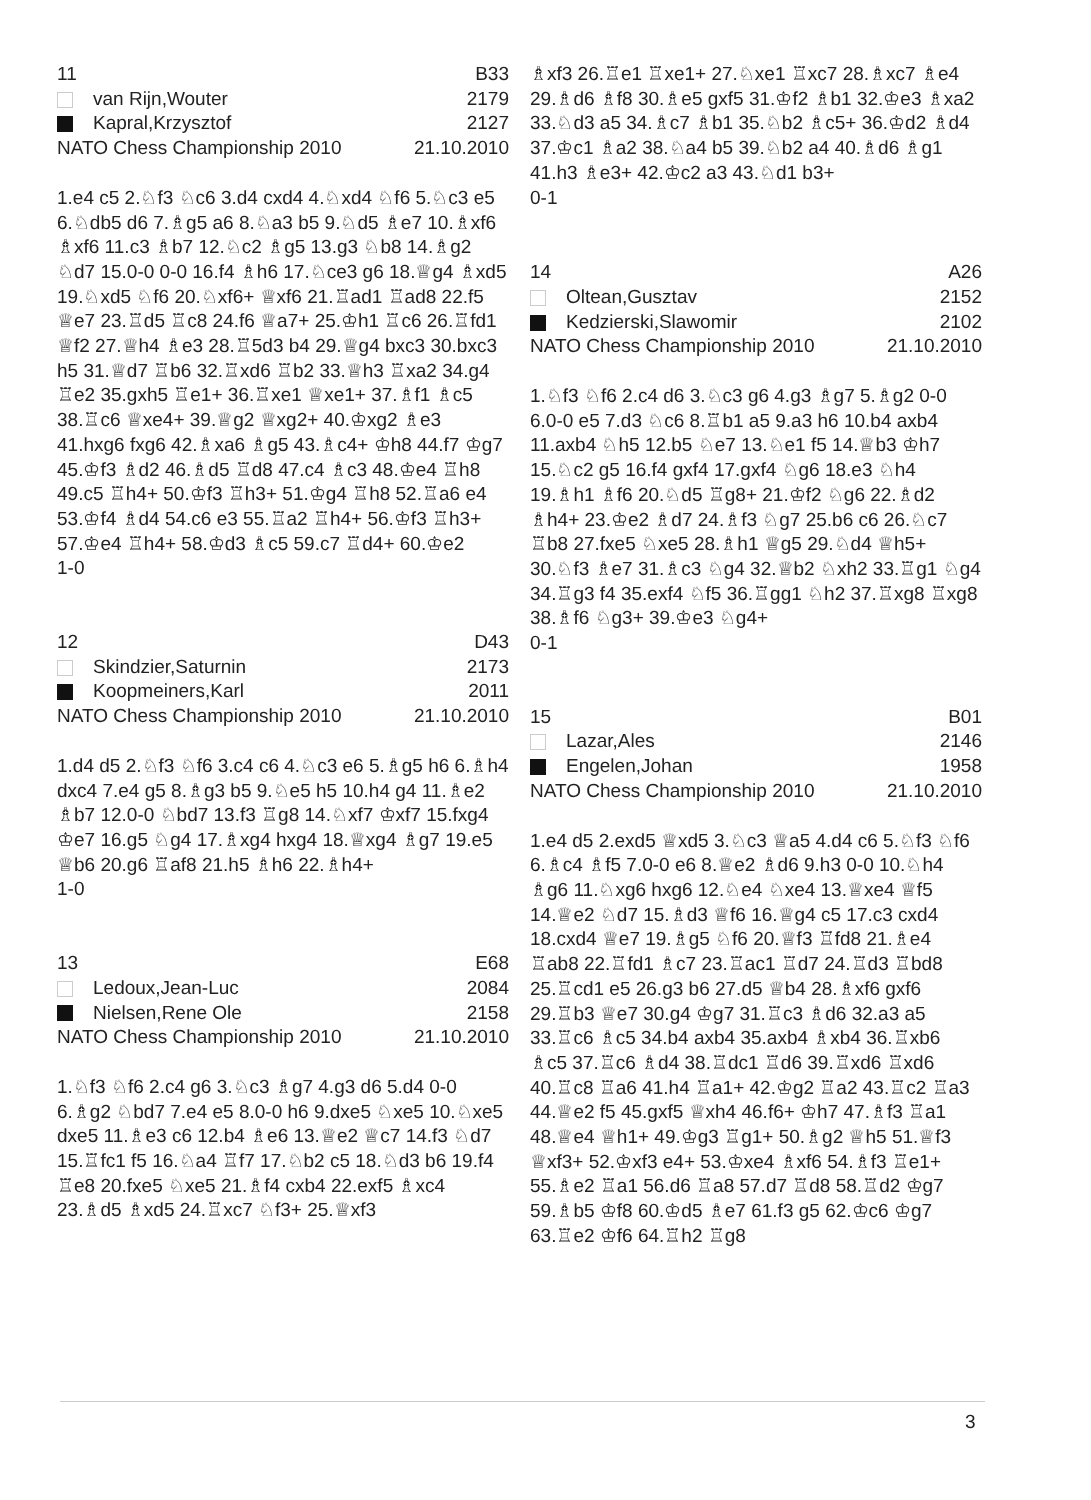11 B33
van Rijn,Wouter 2179
Kapral,Krzysztof 2127
NATO Chess Championship 2010 21.10.2010
1.e4 c5 2.♘f3 ♘c6 3.d4 cxd4 4.♘xd4 ♘f6 5.♘c3 e5 6.♘db5 d6 7.♗g5 a6 8.♘a3 b5 9.♘d5 ♗e7 10.♗xf6 ♗xf6 11.c3 ♗b7 12.♘c2 ♗g5 13.g3 ♘b8 14.♗g2 ♘d7 15.0-0 0-0 16.f4 ♗h6 17.♘ce3 g6 18.♕g4 ♗xd5 19.♘xd5 ♘f6 20.♘xf6+ ♕xf6 21.♖ad1 ♖ad8 22.f5 ♕e7 23.♖d5 ♖c8 24.f6 ♕a7+ 25.♔h1 ♖c6 26.♖fd1 ♕f2 27.♕h4 ♗e3 28.♖5d3 b4 29.♕g4 bxc3 30.bxc3 h5 31.♕d7 ♖b6 32.♖xd6 ♖b2 33.♕h3 ♖xa2 34.g4 ♖e2 35.gxh5 ♖e1+ 36.♖xe1 ♕xe1+ 37.♗f1 ♗c5 38.♖c6 ♕xe4+ 39.♕g2 ♕xg2+ 40.♔xg2 ♗e3 41.hxg6 fxg6 42.♗xa6 ♗g5 43.♗c4+ ♔h8 44.f7 ♔g7 45.♔f3 ♗d2 46.♗d5 ♖d8 47.c4 ♗c3 48.♔e4 ♖h8 49.c5 ♖h4+ 50.♔f3 ♖h3+ 51.♔g4 ♖h8 52.♖a6 e4 53.♔f4 ♗d4 54.c6 e3 55.♖a2 ♖h4+ 56.♔f3 ♖h3+ 57.♔e4 ♖h4+ 58.♔d3 ♗c5 59.c7 ♖d4+ 60.♔e2
1-0
12 D43
Skindzier,Saturnin 2173
Koopmeiners,Karl 2011
NATO Chess Championship 2010 21.10.2010
1.d4 d5 2.♘f3 ♘f6 3.c4 c6 4.♘c3 e6 5.♗g5 h6 6.♗h4 dxc4 7.e4 g5 8.♗g3 b5 9.♘e5 h5 10.h4 g4 11.♗e2 ♗b7 12.0-0 ♘bd7 13.f3 ♖g8 14.♘xf7 ♔xf7 15.fxg4 ♔e7 16.g5 ♘g4 17.♗xg4 hxg4 18.♕xg4 ♗g7 19.e5 ♕b6 20.g6 ♖af8 21.h5 ♗h6 22.♗h4+
1-0
13 E68
Ledoux,Jean-Luc 2084
Nielsen,Rene Ole 2158
NATO Chess Championship 2010 21.10.2010
1.♘f3 ♘f6 2.c4 g6 3.♘c3 ♗g7 4.g3 d6 5.d4 0-0 6.♗g2 ♘bd7 7.e4 e5 8.0-0 h6 9.dxe5 ♘xe5 10.♘xe5 dxe5 11.♗e3 c6 12.b4 ♗e6 13.♕e2 ♕c7 14.f3 ♘d7 15.♖fc1 f5 16.♘a4 ♖f7 17.♘b2 c5 18.♘d3 b6 19.f4 ♖e8 20.fxe5 ♘xe5 21.♗f4 cxb4 22.exf5 ♗xc4 23.♗d5 ♗xd5 24.♖xc7 ♘f3+ 25.♕xf3
♗xf3 26.♖e1 ♖xe1+ 27.♘xe1 ♖xc7 28.♗xc7 ♗e4 29.♗d6 ♗f8 30.♗e5 gxf5 31.♔f2 ♗b1 32.♔e3 ♗xa2 33.♘d3 a5 34.♗c7 ♗b1 35.♘b2 ♗c5+ 36.♔d2 ♗d4 37.♔c1 ♗a2 38.♘a4 b5 39.♘b2 a4 40.♗d6 ♗g1 41.h3 ♗e3+ 42.♔c2 a3 43.♘d1 b3+
0-1
14 A26
Oltean,Gusztav 2152
Kedzierski,Slawomir 2102
NATO Chess Championship 2010 21.10.2010
1.♘f3 ♘f6 2.c4 d6 3.♘c3 g6 4.g3 ♗g7 5.♗g2 0-0 6.0-0 e5 7.d3 ♘c6 8.♖b1 a5 9.a3 h6 10.b4 axb4 11.axb4 ♘h5 12.b5 ♘e7 13.♘e1 f5 14.♕b3 ♔h7 15.♘c2 g5 16.f4 gxf4 17.gxf4 ♘g6 18.e3 ♘h4 19.♗h1 ♗f6 20.♘d5 ♖g8+ 21.♔f2 ♘g6 22.♗d2 ♗h4+ 23.♔e2 ♗d7 24.♗f3 ♘g7 25.b6 c6 26.♘c7 ♖b8 27.fxe5 ♘xe5 28.♗h1 ♕g5 29.♘d4 ♕h5+ 30.♘f3 ♗e7 31.♗c3 ♘g4 32.♕b2 ♘xh2 33.♖g1 ♘g4 34.♖g3 f4 35.exf4 ♘f5 36.♖gg1 ♘h2 37.♖xg8 ♖xg8 38.♗f6 ♘g3+ 39.♔e3 ♘g4+
0-1
15 B01
Lazar,Ales 2146
Engelen,Johan 1958
NATO Chess Championship 2010 21.10.2010
1.e4 d5 2.exd5 ♕xd5 3.♘c3 ♕a5 4.d4 c6 5.♘f3 ♘f6 6.♗c4 ♗f5 7.0-0 e6 8.♕e2 ♗d6 9.h3 0-0 10.♘h4 ♗g6 11.♘xg6 hxg6 12.♘e4 ♘xe4 13.♕xe4 ♕f5 14.♕e2 ♘d7 15.♗d3 ♕f6 16.♕g4 c5 17.c3 cxd4 18.cxd4 ♕e7 19.♗g5 ♘f6 20.♕f3 ♖fd8 21.♗e4 ♖ab8 22.♖fd1 ♗c7 23.♖ac1 ♖d7 24.♖d3 ♖bd8 25.♖cd1 e5 26.g3 b6 27.d5 ♕b4 28.♗xf6 gxf6 29.♖b3 ♕e7 30.g4 ♔g7 31.♖c3 ♗d6 32.a3 a5 33.♖c6 ♗c5 34.b4 axb4 35.axb4 ♗xb4 36.♖xb6 ♗c5 37.♖c6 ♗d4 38.♖dc1 ♖d6 39.♖xd6 ♖xd6 40.♖c8 ♖a6 41.h4 ♖a1+ 42.♔g2 ♖a2 43.♖c2 ♖a3 44.♕e2 f5 45.gxf5 ♕xh4 46.f6+ ♔h7 47.♗f3 ♖a1 48.♕e4 ♕h1+ 49.♔g3 ♖g1+ 50.♗g2 ♕h5 51.♕f3 ♕xf3+ 52.♔xf3 e4+ 53.♔xe4 ♗xf6 54.♗f3 ♖e1+ 55.♗e2 ♖a1 56.d6 ♖a8 57.d7 ♖d8 58.♖d2 ♔g7 59.♗b5 ♔f8 60.♔d5 ♗e7 61.f3 g5 62.♔c6 ♔g7 63.♖e2 ♔f6 64.♖h2 ♖g8
3